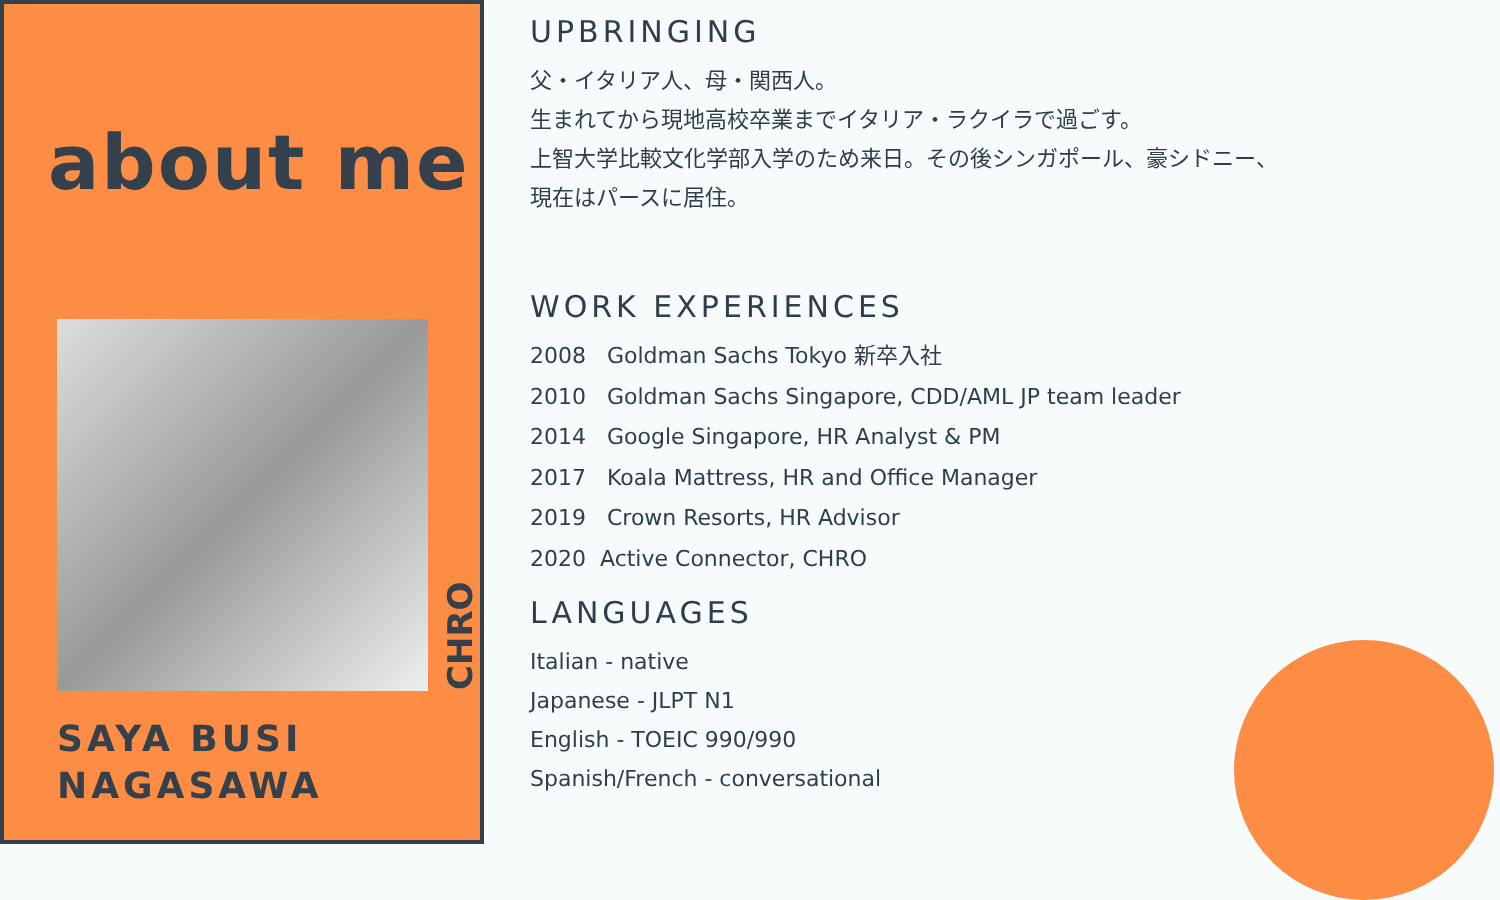about me
CHRO
SAYA BUSI
NAGASAWA
UPBRINGING
父・イタリア人、母・関西人。
生まれてから現地高校卒業までイタリア・ラクイラで過ごす。
上智大学比較文化学部入学のため来日。その後シンガポール、豪シドニー、
現在はパースに居住。
WORK EXPERIENCES
2008 Goldman Sachs Tokyo 新卒入社
2010 Goldman Sachs Singapore, CDD/AML JP team leader
2014 Google Singapore, HR Analyst & PM
2017 Koala Mattress, HR and Office Manager
2019 Crown Resorts, HR Advisor
2020 Active Connector, CHRO
LANGUAGES
Italian - native
Japanese - JLPT N1
English - TOEIC 990/990
Spanish/French - conversational